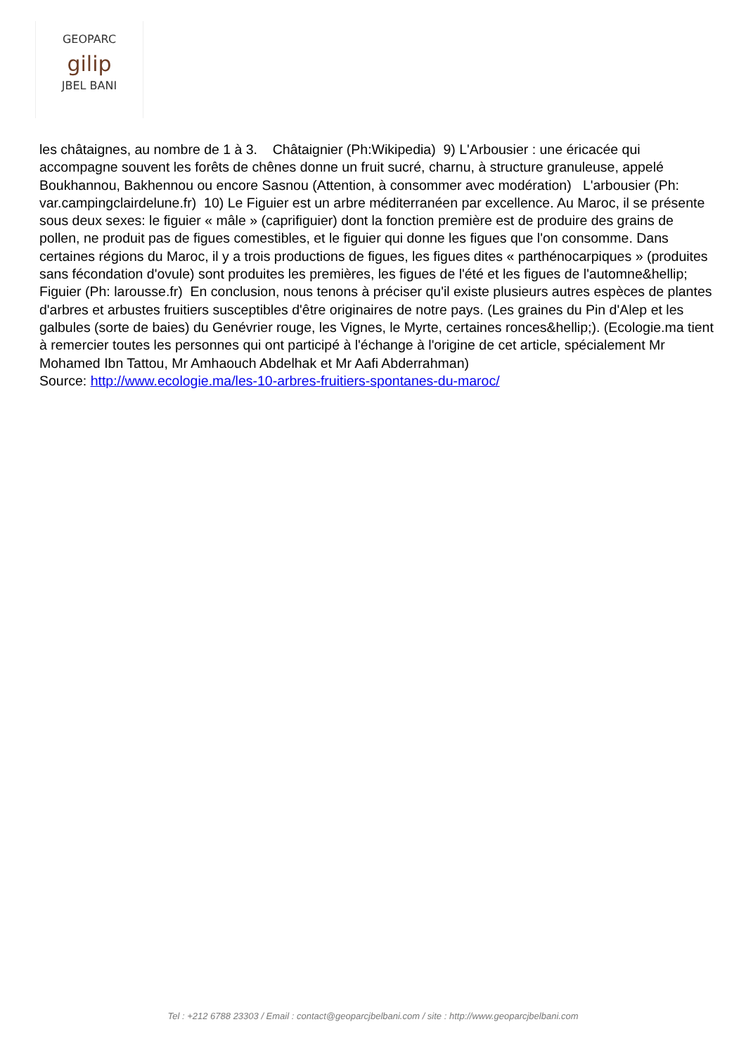GEOPARC
gilip
JBEL BANI
les châtaignes, au nombre de 1 à 3. Châtaignier (Ph:Wikipedia) 9) L'Arbousier : une éricacée qui accompagne souvent les forêts de chênes donne un fruit sucré, charnu, à structure granuleuse, appelé Boukhannou, Bakhennou ou encore Sasnou (Attention, à consommer avec modération) L'arbousier (Ph: var.campingclairdelune.fr) 10) Le Figuier est un arbre méditerranéen par excellence. Au Maroc, il se présente sous deux sexes: le figuier « mâle » (caprifiguier) dont la fonction première est de produire des grains de pollen, ne produit pas de figues comestibles, et le figuier qui donne les figues que l'on consomme. Dans certaines régions du Maroc, il y a trois productions de figues, les figues dites « parthénocarpiques » (produites sans fécondation d'ovule) sont produites les premières, les figues de l'été et les figues de l'automne&hellip; Figuier (Ph: larousse.fr) En conclusion, nous tenons à préciser qu'il existe plusieurs autres espèces de plantes d'arbres et arbustes fruitiers susceptibles d'être originaires de notre pays. (Les graines du Pin d'Alep et les galbules (sorte de baies) du Genévrier rouge, les Vignes, le Myrte, certaines ronces&hellip;). (Ecologie.ma tient à remercier toutes les personnes qui ont participé à l'échange à l'origine de cet article, spécialement Mr Mohamed Ibn Tattou, Mr Amhaouch Abdelhak et Mr Aafi Abderrahman)
Source: http://www.ecologie.ma/les-10-arbres-fruitiers-spontanes-du-maroc/
Tel : +212 6788 23303 / Email : contact@geoparcjbelbani.com / site : http://www.geoparcjbelbani.com